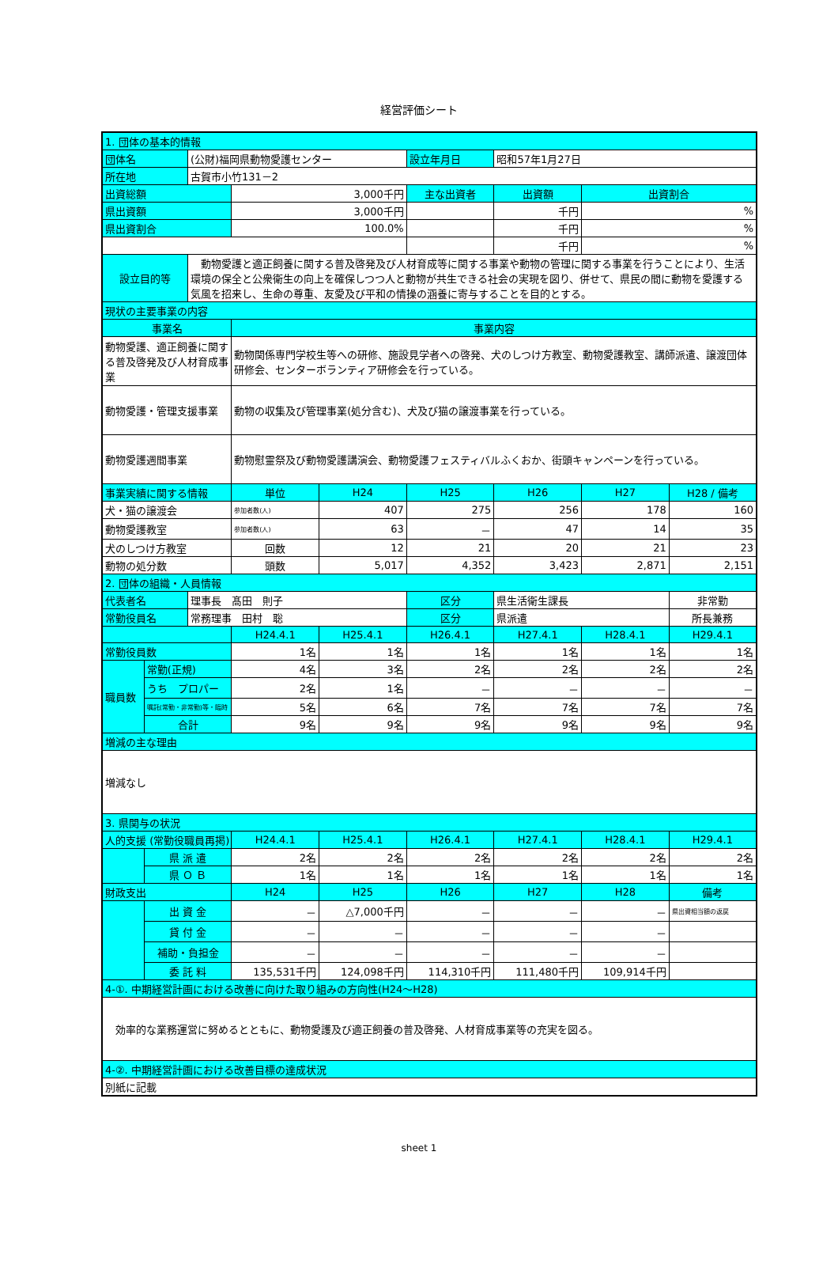経営評価シート
| 1. 団体の基本的情報 | | | | | | | | |
| --- | --- | --- | --- | --- | --- | --- | --- | --- |
| 団体名 | | (公財)福岡県動物愛護センター | | | 設立年月日 | 昭和57年1月27日 | | |
| 所在地 | | 古賀市小竹131－2 | | | | | | |
| 出資総額 | | | 3,000千円 | | 主な出資者 | 出資額 | 出資割合 | |
| 県出資額 | | | 3,000千円 | | | 千円 | % | |
| 県出資割合 | | | 100.0% | | | 千円 | % | |
| | | | | | | 千円 | % | |
| 設立目的等 | | 動物愛護と適正飼養に関する普及啓発及び人材育成等に関する事業や動物の管理に関する事業を行うことにより、生活環境の保全と公衆衛生の向上を確保しつつ人と動物が共生できる社会の実現を図り、併せて、県民の間に動物を愛護する気風を招来し、生命の尊重、友愛及び平和の情操の涵養に寄与することを目的とする。 | | | | | | |
| 現状の主要事業の内容 | | | | | | | | |
| 事業名 | | | 事業内容 | | | | | |
| 動物愛護、適正飼養に関する普及啓発及び人材育成事業 | | | 動物関係専門学校生等への研修、施設見学者への啓発、犬のしつけ方教室、動物愛護教室、講師派遣、譲渡団体研修会、センターボランティア研修会を行っている。 | | | | | |
| 動物愛護・管理支援事業 | | | 動物の収集及び管理事業(処分含む)、犬及び猫の譲渡事業を行っている。 | | | | | |
| 動物愛護週間事業 | | | 動物慰霊祭及び動物愛護講演会、動物愛護フェスティバルふくおか、街頭キャンペーンを行っている。 | | | | | |
| 事業実績に関する情報 | | | 単位 | H24 | H25 | H26 | H27 | H28 / 備考 |
| 犬・猫の譲渡会 | | | 参加者数(人) | 407 | 275 | 256 | 178 | 160 |
| 動物愛護教室 | | | 参加者数(人) | 63 | － | 47 | 14 | 35 |
| 犬のしつけ方教室 | | | 回数 | 12 | 21 | 20 | 21 | 23 |
| 動物の処分数 | | | 頭数 | 5,017 | 4,352 | 3,423 | 2,871 | 2,151 |
| 2. 団体の組織・人員情報 | | | | | | | | |
| 代表者名 | | 理事長 髙田 則子 | | | 区分 | 県生活衛生課長 | | 非常勤 |
| 常勤役員名 | | 常務理事 田村 聡 | | | 区分 | 県派遣 | | 所長兼務 |
| | | | H24.4.1 | H25.4.1 | H26.4.1 | H27.4.1 | H28.4.1 | H29.4.1 |
| 常勤役員数 | | | 1名 | 1名 | 1名 | 1名 | 1名 | 1名 |
| 職員数 | 常勤(正規) | | 4名 | 3名 | 2名 | 2名 | 2名 | 2名 |
| | うち プロパー | | 2名 | 1名 | － | － | － | － |
| | 嘱託(常勤・非常勤)等・臨時 | | 5名 | 6名 | 7名 | 7名 | 7名 | 7名 |
| | 合計 | | 9名 | 9名 | 9名 | 9名 | 9名 | 9名 |
| 増減の主な理由 | | | | | | | | |
| 増減なし | | | | | | | | |
| 3. 県関与の状況 | | | | | | | | |
| 人的支援 (常勤役職員再掲) | | | H24.4.1 | H25.4.1 | H26.4.1 | H27.4.1 | H28.4.1 | H29.4.1 |
| | 県 派 遣 | | 2名 | 2名 | 2名 | 2名 | 2名 | 2名 |
| | 県 Ｏ Ｂ | | 1名 | 1名 | 1名 | 1名 | 1名 | 1名 |
| 財政支出 | | | H24 | H25 | H26 | H27 | H28 | 備考 |
| | 出 資 金 | | － | △7,000千円 | － | － | － | 県出資相当額の返戻 |
| | 貸 付 金 | | － | － | － | － | － | |
| | 補助・負担金 | | － | － | － | － | － | |
| | 委 託 料 | | 135,531千円 | 124,098千円 | 114,310千円 | 111,480千円 | 109,914千円 | |
| 4-①. 中期経営計画における改善に向けた取り組みの方向性(H24～H28) | | | | | | | | |
| 効率的な業務運営に努めるとともに、動物愛護及び適正飼養の普及啓発、人材育成事業等の充実を図る。 | | | | | | | | |
| 4-②. 中期経営計画における改善目標の達成状況 | | | | | | | | |
| 別紙に記載 | | | | | | | | |
sheet 1